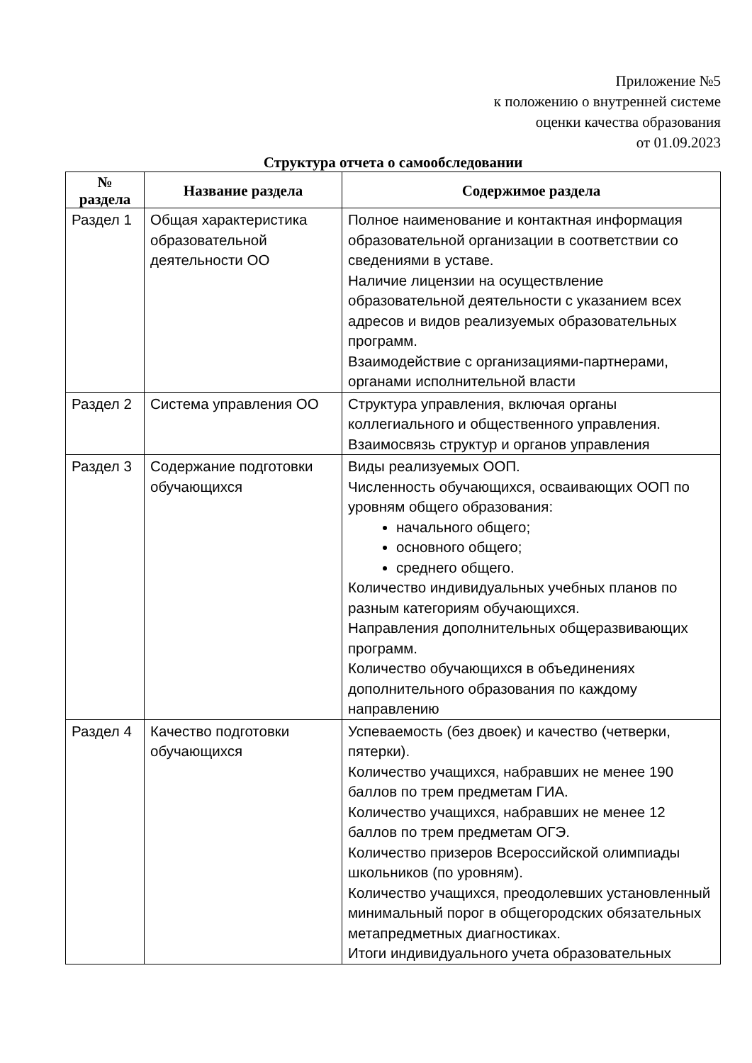Приложение №5
к положению о внутренней системе
оценки качества образования
от 01.09.2023
Структура отчета о самообследовании
| № раздела | Название раздела | Содержимое раздела |
| --- | --- | --- |
| Раздел 1 | Общая характеристика образовательной деятельности ОО | Полное наименование и контактная информация образовательной организации в соответствии со сведениями в уставе. Наличие лицензии на осуществление образовательной деятельности с указанием всех адресов и видов реализуемых образовательных программ. Взаимодействие с организациями-партнерами, органами исполнительной власти |
| Раздел 2 | Система управления ОО | Структура управления, включая органы коллегиального и общественного управления. Взаимосвязь структур и органов управления |
| Раздел 3 | Содержание подготовки обучающихся | Виды реализуемых ООП. Численность обучающихся, осваивающих ООП по уровням общего образования: начального общего; основного общего; среднего общего. Количество индивидуальных учебных планов по разным категориям обучающихся. Направления дополнительных общеразвивающих программ. Количество обучающихся в объединениях дополнительного образования по каждому направлению |
| Раздел 4 | Качество подготовки обучающихся | Успеваемость (без двоек) и качество (четверки, пятерки). Количество учащихся, набравших не менее 190 баллов по трем предметам ГИА. Количество учащихся, набравших не менее 12 баллов по трем предметам ОГЭ. Количество призеров Всероссийской олимпиады школьников (по уровням). Количество учащихся, преодолевших установленный минимальный порог в общегородских обязательных метапредметных диагностиках. Итоги индивидуального учета образовательных |